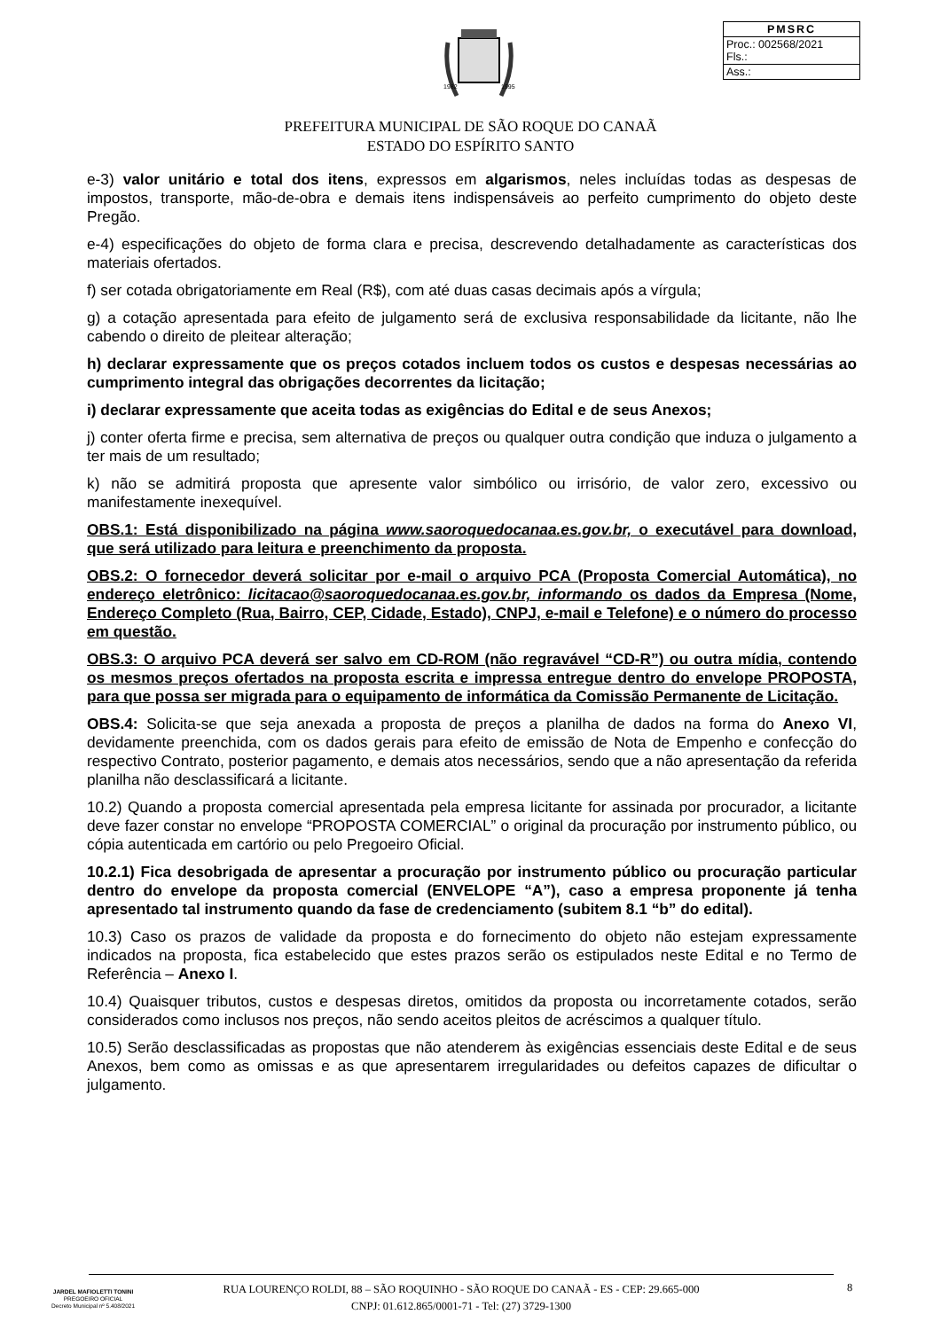1982
1995
| PMSRC |
| --- |
| Proc.: 002568/2021 Fls.: |
| Ass.: |
PREFEITURA MUNICIPAL DE SÃO ROQUE DO CANAÃ
ESTADO DO ESPÍRITO SANTO
e-3) valor unitário e total dos itens, expressos em algarismos, neles incluídas todas as despesas de impostos, transporte, mão-de-obra e demais itens indispensáveis ao perfeito cumprimento do objeto deste Pregão.
e-4) especificações do objeto de forma clara e precisa, descrevendo detalhadamente as características dos materiais ofertados.
f) ser cotada obrigatoriamente em Real (R$), com até duas casas decimais após a vírgula;
g) a cotação apresentada para efeito de julgamento será de exclusiva responsabilidade da licitante, não lhe cabendo o direito de pleitear alteração;
h) declarar expressamente que os preços cotados incluem todos os custos e despesas necessárias ao cumprimento integral das obrigações decorrentes da licitação;
i) declarar expressamente que aceita todas as exigências do Edital e de seus Anexos;
j) conter oferta firme e precisa, sem alternativa de preços ou qualquer outra condição que induza o julgamento a ter mais de um resultado;
k) não se admitirá proposta que apresente valor simbólico ou irrisório, de valor zero, excessivo ou manifestamente inexequível.
OBS.1: Está disponibilizado na página www.saoroquedocanaa.es.gov.br, o executável para download, que será utilizado para leitura e preenchimento da proposta.
OBS.2: O fornecedor deverá solicitar por e-mail o arquivo PCA (Proposta Comercial Automática), no endereço eletrônico: licitacao@saoroquedocanaa.es.gov.br, informando os dados da Empresa (Nome, Endereço Completo (Rua, Bairro, CEP, Cidade, Estado), CNPJ, e-mail e Telefone) e o número do processo em questão.
OBS.3: O arquivo PCA deverá ser salvo em CD-ROM (não regravável “CD-R”) ou outra mídia, contendo os mesmos preços ofertados na proposta escrita e impressa entregue dentro do envelope PROPOSTA, para que possa ser migrada para o equipamento de informática da Comissão Permanente de Licitação.
OBS.4: Solicita-se que seja anexada a proposta de preços a planilha de dados na forma do Anexo VI, devidamente preenchida, com os dados gerais para efeito de emissão de Nota de Empenho e confecção do respectivo Contrato, posterior pagamento, e demais atos necessários, sendo que a não apresentação da referida planilha não desclassificará a licitante.
10.2) Quando a proposta comercial apresentada pela empresa licitante for assinada por procurador, a licitante deve fazer constar no envelope “PROPOSTA COMERCIAL” o original da procuração por instrumento público, ou cópia autenticada em cartório ou pelo Pregoeiro Oficial.
10.2.1) Fica desobrigada de apresentar a procuração por instrumento público ou procuração particular dentro do envelope da proposta comercial (ENVELOPE “A”), caso a empresa proponente já tenha apresentado tal instrumento quando da fase de credenciamento (subitem 8.1 “b” do edital).
10.3) Caso os prazos de validade da proposta e do fornecimento do objeto não estejam expressamente indicados na proposta, fica estabelecido que estes prazos serão os estipulados neste Edital e no Termo de Referência – Anexo I.
10.4) Quaisquer tributos, custos e despesas diretos, omitidos da proposta ou incorretamente cotados, serão considerados como inclusos nos preços, não sendo aceitos pleitos de acréscimos a qualquer título.
10.5) Serão desclassificadas as propostas que não atenderem às exigências essenciais deste Edital e de seus Anexos, bem como as omissas e as que apresentarem irregularidades ou defeitos capazes de dificultar o julgamento.
JARDEL MAFIOLETTI TONINI
PREGOEIRO OFICIAL
Decreto Municipal nº 5.408/2021
RUA LOURENÇO ROLDI, 88 – SÃO ROQUINHO - SÃO ROQUE DO CANAÃ - ES - CEP: 29.665-000
CNPJ: 01.612.865/0001-71 - Tel: (27) 3729-1300
8